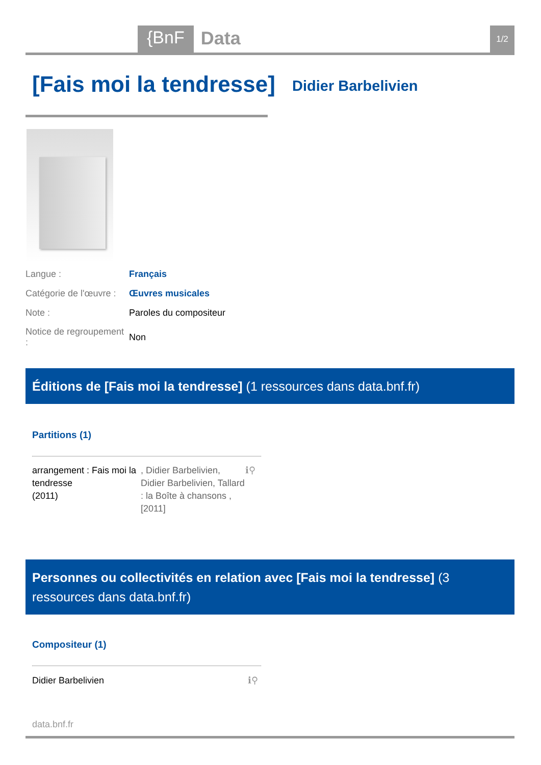{BnF Data 1/2
[Fais moi la tendresse] Didier Barbelivien
| Langue : | Français |
| Catégorie de l'œuvre : | Œuvres musicales |
| Note : | Paroles du compositeur |
| Notice de regroupement : | Non |
Éditions de [Fais moi la tendresse] (1 ressources dans data.bnf.fr)
Partitions (1)
arrangement : Fais moi la tendresse
(2011), Didier Barbelivien, Didier Barbelivien, Tallard : la Boîte à chansons , [2011] ℹ⚲
Personnes ou collectivités en relation avec [Fais moi la tendresse] (3 ressources dans data.bnf.fr)
Compositeur (1)
Didier Barbelivien ℹ⚲
data.bnf.fr